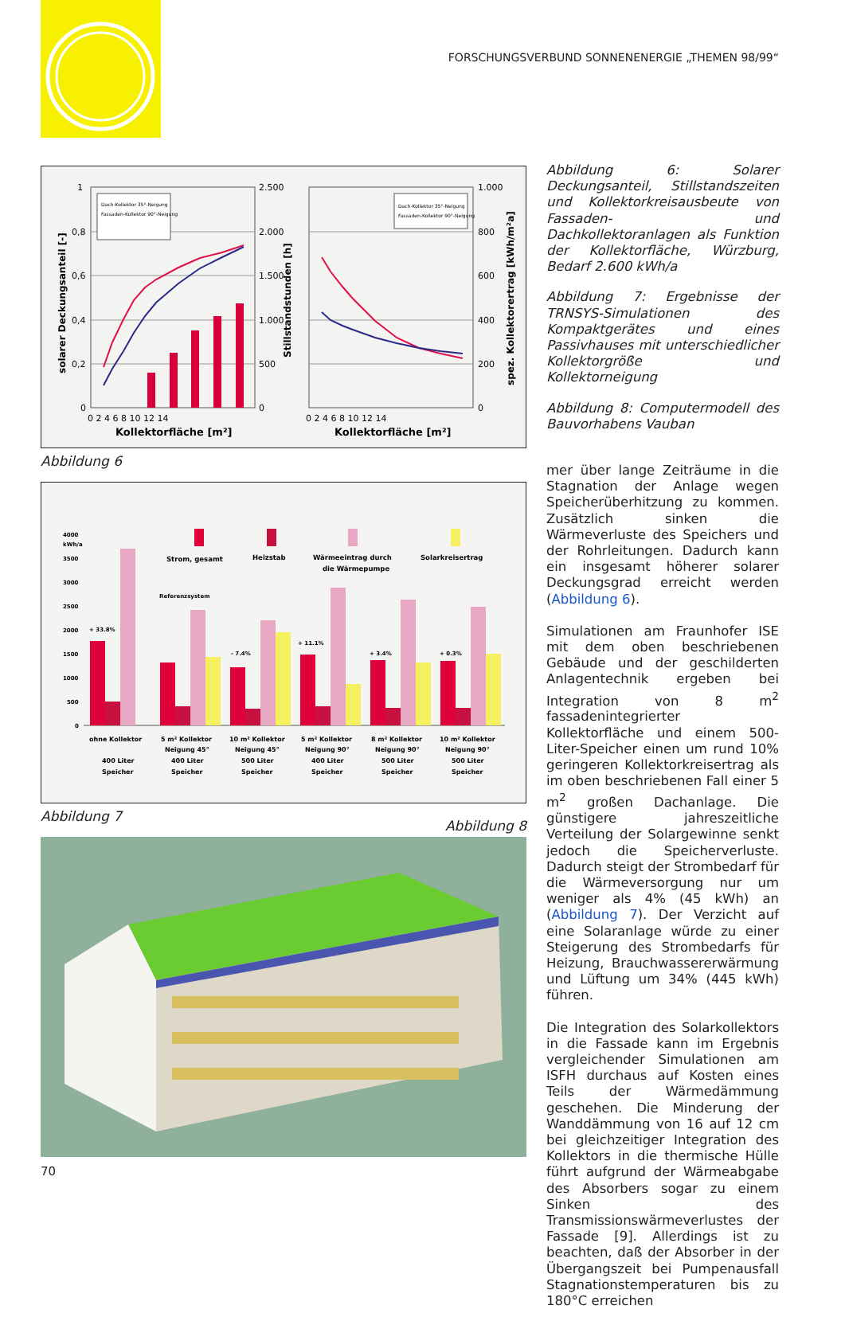FORSCHUNGSVERBUND SONNENENERGIE „THEMEN 98/99“
1
0,8
0,6
0,4
0,2
0
2.500
2.000
1.500
1.000
500
0
1.000
800
600
400
200
0
0 2 4 6 8 10 12 14
0 2 4 6 8 10 12 14
Kollektorfläche [m²]
Kollektorfläche [m²]
solarer Deckungsanteil [-]
Stillstandstunden [h]
spez. Kollektorertrag [kWh/m²a]
Dach-Kollektor 35°-Neigung
Fassaden-Kollektor 90°-Neigung
Dach-Kollektor 35°-Neigung
Fassaden-Kollektor 90°-Neigung
Abbildung 6
4000
kWh/a
3500
3000
2500
2000
1500
1000
500
0
Strom, gesamt
Heizstab
Wärmeeintrag durch
die Wärmepumpe
Solarkreisertrag
Referenzsystem
+ 33.8%
- 7.4%
+ 11.1%
+ 3.4%
+ 0.3%
ohne Kollektor
400 Liter
Speicher
5 m² Kollektor
Neigung 45°
400 Liter
Speicher
10 m² Kollektor
Neigung 45°
500 Liter
Speicher
5 m² Kollektor
Neigung 90°
400 Liter
Speicher
8 m² Kollektor
Neigung 90°
500 Liter
Speicher
10 m² Kollektor
Neigung 90°
500 Liter
Speicher
Abbildung 7
Abbildung 8
Abbildung 6: Solarer Deckungsanteil, Stillstandszeiten und Kollektorkreisausbeute von Fassaden- und Dachkollektoranlagen als Funktion der Kollektorfläche, Würzburg, Bedarf 2.600 kWh/a
Abbildung 7: Ergebnisse der TRNSYS-Simulationen des Kompaktgerätes und eines Passivhauses mit unterschiedlicher Kollektorgröße und Kollektorneigung
Abbildung 8: Computermodell des Bauvorhabens Vauban
mer über lange Zeiträume in die Stagnation der Anlage wegen Speicherüberhitzung zu kommen. Zusätzlich sinken die Wärmeverluste des Speichers und der Rohrleitungen. Dadurch kann ein insgesamt höherer solarer Deckungsgrad erreicht werden (Abbildung 6).
Simulationen am Fraunhofer ISE mit dem oben beschriebenen Gebäude und der geschilderten Anlagentechnik ergeben bei Integration von 8 m<sup>2</sup> fassadenintegrierter Kollektorfläche und einem 500-Liter-Speicher einen um rund 10% geringeren Kollektorkreisertrag als im oben beschriebenen Fall einer 5 m<sup>2</sup> großen Dachanlage. Die günstigere jahreszeitliche Verteilung der Solargewinne senkt jedoch die Speicherverluste. Dadurch steigt der Strombedarf für die Wärmeversorgung nur um weniger als 4% (45 kWh) an (Abbildung 7). Der Verzicht auf eine Solaranlage würde zu einer Steigerung des Strombedarfs für Heizung, Brauchwassererwärmung und Lüftung um 34% (445 kWh) führen.
Die Integration des Solarkollektors in die Fassade kann im Ergebnis vergleichender Simulationen am ISFH durchaus auf Kosten eines Teils der Wärmedämmung geschehen. Die Minderung der Wanddämmung von 16 auf 12 cm bei gleichzeitiger Integration des Kollektors in die thermische Hülle führt aufgrund der Wärmeabgabe des Absorbers sogar zu einem Sinken des Transmissionswärmeverlustes der Fassade [9]. Allerdings ist zu beachten, daß der Absorber in der Übergangszeit bei Pumpenausfall Stagnationstemperaturen bis zu 180°C erreichen
70